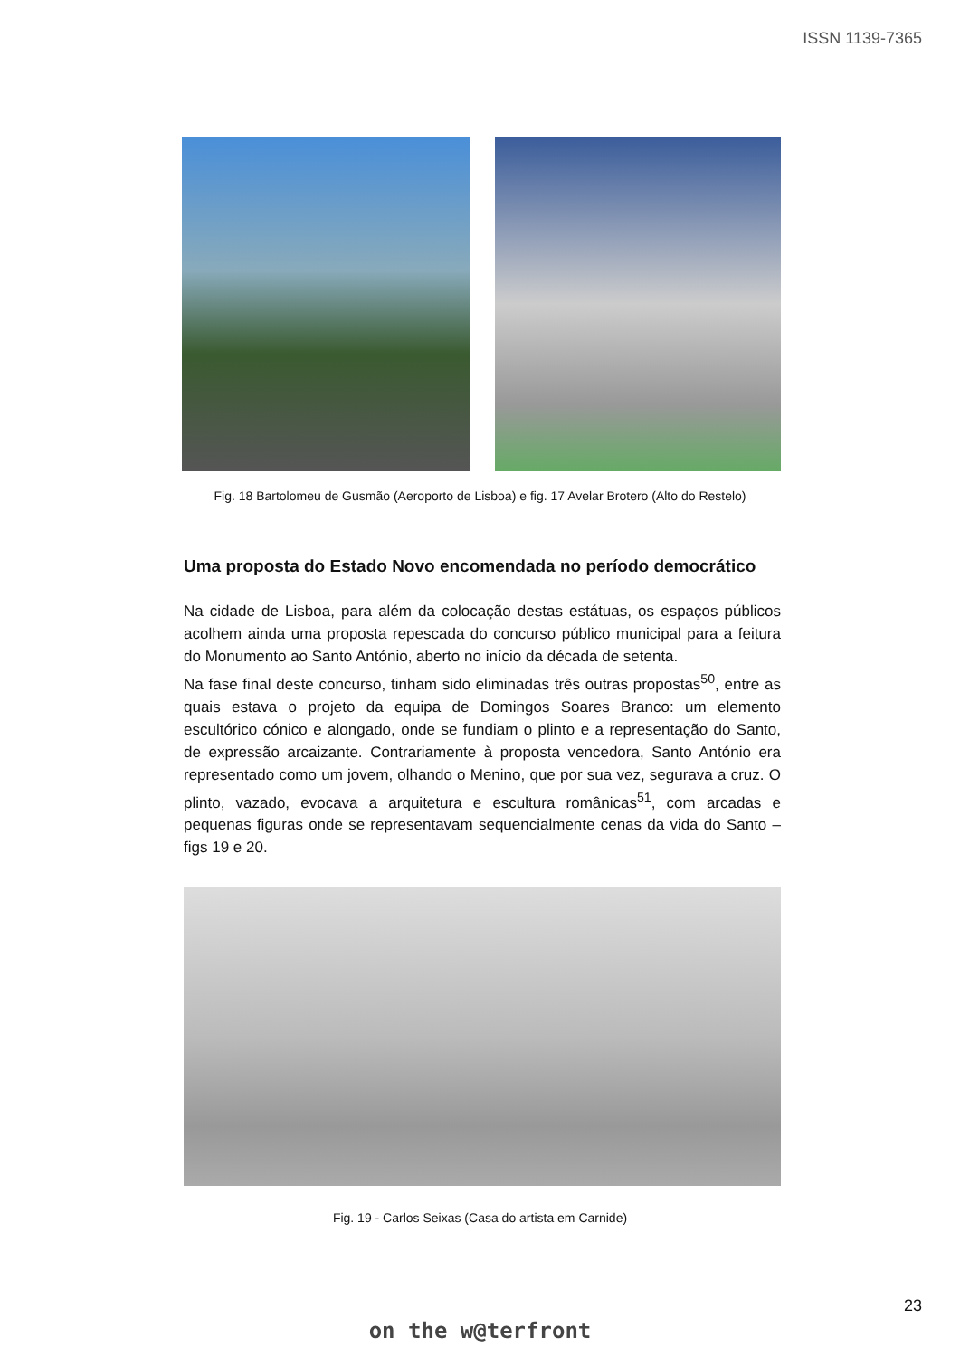ISSN 1139-7365
Fig. 18 Bartolomeu de Gusmão (Aeroporto de Lisboa) e fig. 17 Avelar Brotero (Alto do Restelo)
Uma proposta do Estado Novo encomendada no período democrático
Na cidade de Lisboa, para além da colocação destas estátuas, os espaços públicos acolhem ainda uma proposta repescada do concurso público municipal para a feitura do Monumento ao Santo António, aberto no início da década de setenta.
Na fase final deste concurso, tinham sido eliminadas três outras propostas<sup>50</sup>, entre as quais estava o projeto da equipa de Domingos Soares Branco: um elemento escultórico cónico e alongado, onde se fundiam o plinto e a representação do Santo, de expressão arcaizante. Contrariamente à proposta vencedora, Santo António era representado como um jovem, olhando o Menino, que por sua vez, segurava a cruz. O plinto, vazado, evocava a arquitetura e escultura românicas<sup>51</sup>, com arcadas e pequenas figuras onde se representavam sequencialmente cenas da vida do Santo – figs 19 e 20.
Fig. 19 - Carlos Seixas (Casa do artista em Carnide)
23
on the w@terfront